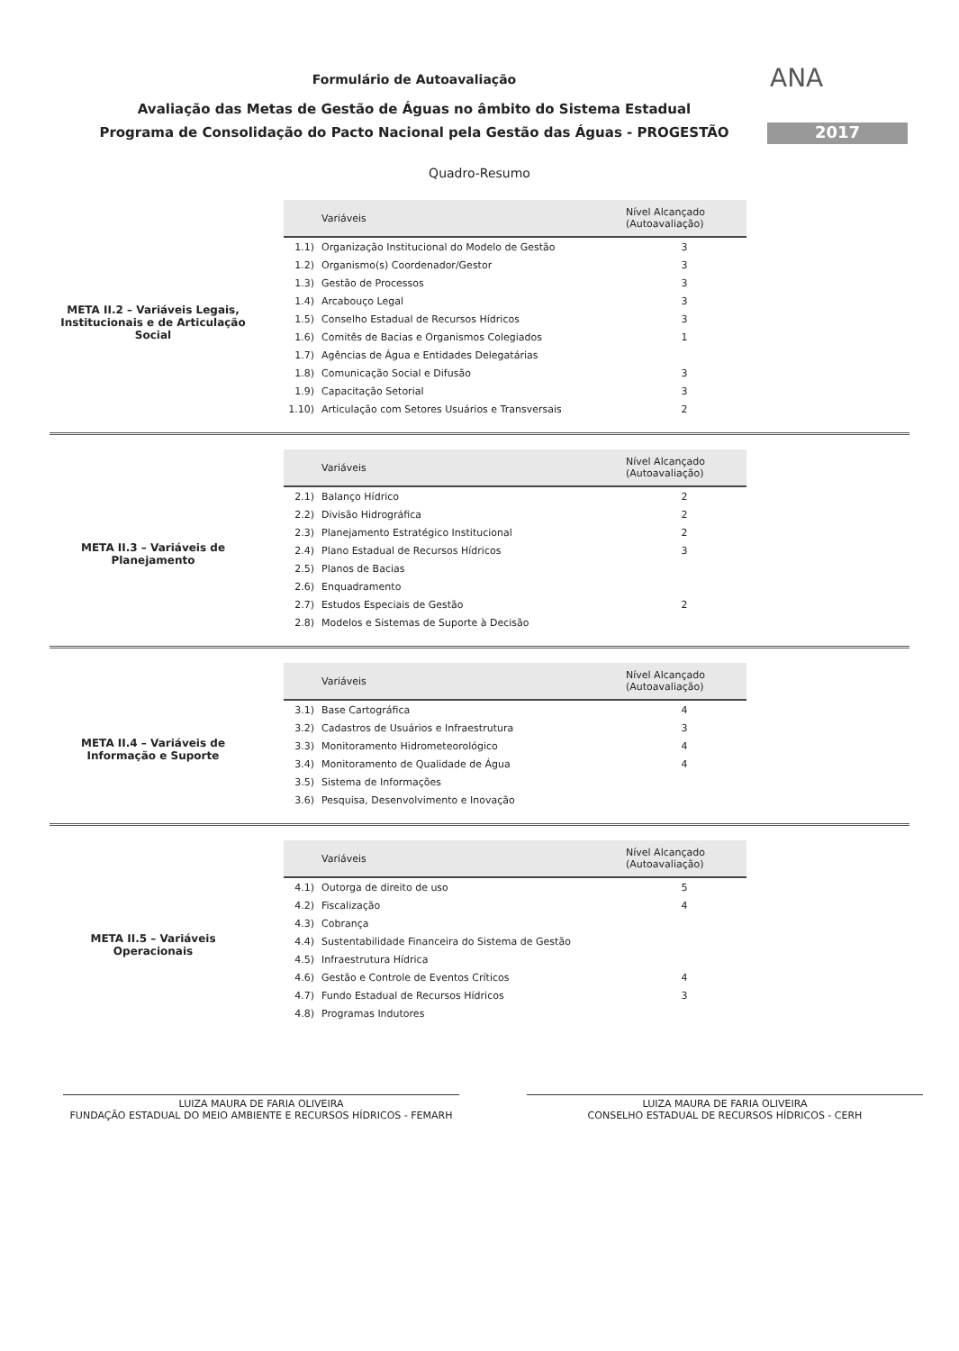ANA
2017
Formulário de Autoavaliação
Avaliação das Metas de Gestão de Águas no âmbito do Sistema Estadual
Programa de Consolidação do Pacto Nacional pela Gestão das Águas - PROGESTÃO
Quadro-Resumo
META II.2 – Variáveis Legais, Institucionais e de Articulação Social
| | Variáveis | Nível Alcançado (Autoavaliação) |
| --- | --- | --- |
| 1.1) | Organização Institucional do Modelo de Gestão | 3 |
| 1.2) | Organismo(s) Coordenador/Gestor | 3 |
| 1.3) | Gestão de Processos | 3 |
| 1.4) | Arcabouço Legal | 3 |
| 1.5) | Conselho Estadual de Recursos Hídricos | 3 |
| 1.6) | Comitês de Bacias e Organismos Colegiados | 1 |
| 1.7) | Agências de Água e Entidades Delegatárias | |
| 1.8) | Comunicação Social e Difusão | 3 |
| 1.9) | Capacitação Setorial | 3 |
| 1.10) | Articulação com Setores Usuários e Transversais | 2 |
META II.3 – Variáveis de Planejamento
| | Variáveis | Nível Alcançado (Autoavaliação) |
| --- | --- | --- |
| 2.1) | Balanço Hídrico | 2 |
| 2.2) | Divisão Hidrográfica | 2 |
| 2.3) | Planejamento Estratégico Institucional | 2 |
| 2.4) | Plano Estadual de Recursos Hídricos | 3 |
| 2.5) | Planos de Bacias | |
| 2.6) | Enquadramento | |
| 2.7) | Estudos Especiais de Gestão | 2 |
| 2.8) | Modelos e Sistemas de Suporte à Decisão | |
META II.4 – Variáveis de Informação e Suporte
| | Variáveis | Nível Alcançado (Autoavaliação) |
| --- | --- | --- |
| 3.1) | Base Cartográfica | 4 |
| 3.2) | Cadastros de Usuários e Infraestrutura | 3 |
| 3.3) | Monitoramento Hidrometeorológico | 4 |
| 3.4) | Monitoramento de Qualidade de Água | 4 |
| 3.5) | Sistema de Informações | |
| 3.6) | Pesquisa, Desenvolvimento e Inovação | |
META II.5 – Variáveis Operacionais
| | Variáveis | Nível Alcançado (Autoavaliação) |
| --- | --- | --- |
| 4.1) | Outorga de direito de uso | 5 |
| 4.2) | Fiscalização | 4 |
| 4.3) | Cobrança | |
| 4.4) | Sustentabilidade Financeira do Sistema de Gestão | |
| 4.5) | Infraestrutura Hídrica | |
| 4.6) | Gestão e Controle de Eventos Críticos | 4 |
| 4.7) | Fundo Estadual de Recursos Hídricos | 3 |
| 4.8) | Programas Indutores | |
LUIZA MAURA DE FARIA OLIVEIRA
FUNDAÇÃO ESTADUAL DO MEIO AMBIENTE E RECURSOS HÍDRICOS - FEMARH
LUIZA MAURA DE FARIA OLIVEIRA
CONSELHO ESTADUAL DE RECURSOS HÍDRICOS - CERH